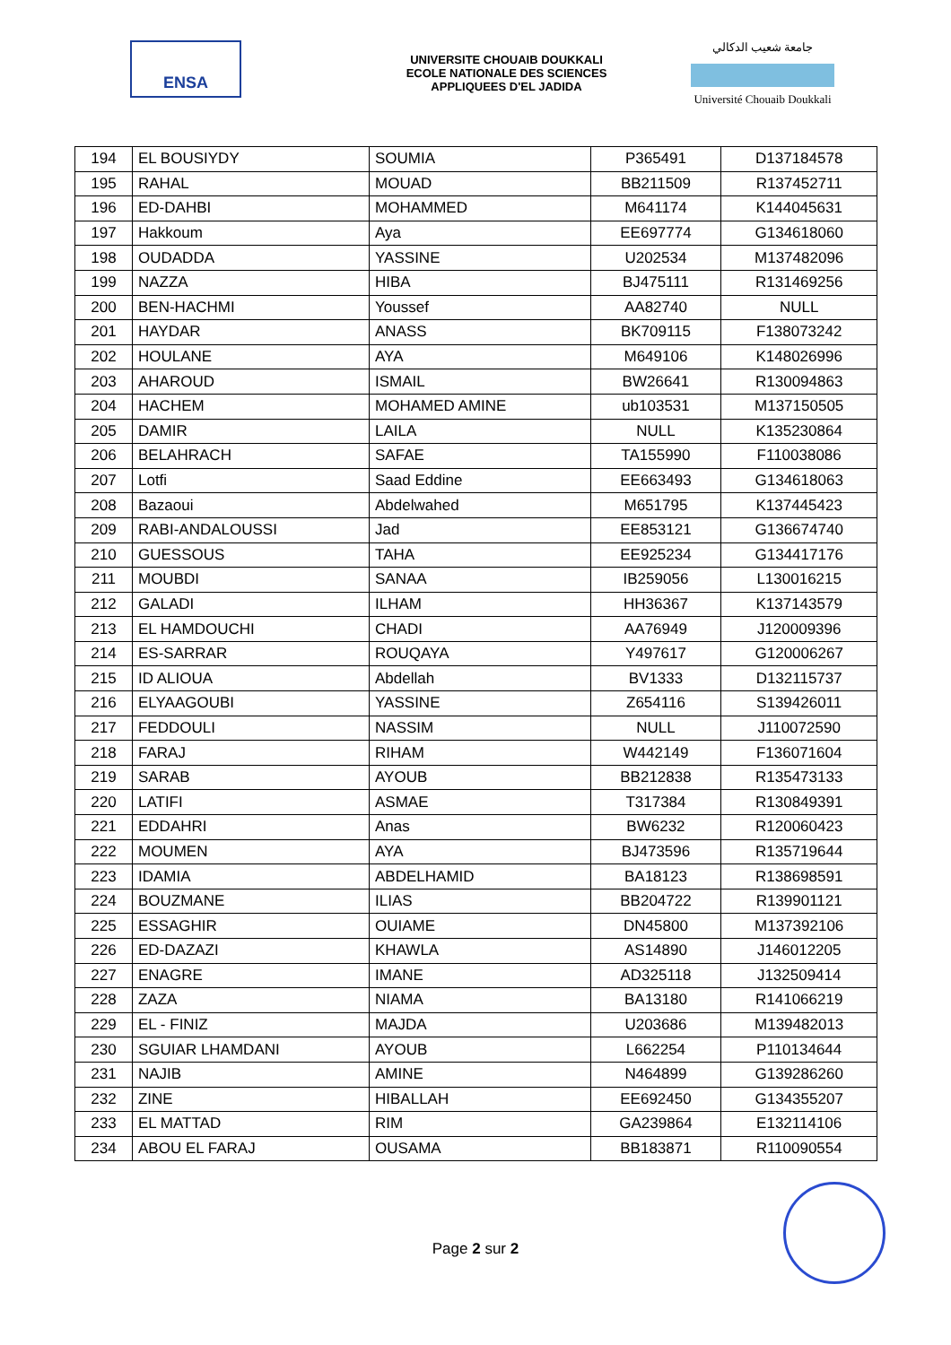ENSA
UNIVERSITE CHOUAIB DOUKKALI
ECOLE NATIONALE DES SCIENCES
APPLIQUEES D'EL JADIDA
جامعة شعيب الدكالي
Université Chouaib Doukkali
| 194 | EL BOUSIYDY | SOUMIA | P365491 | D137184578 |
| 195 | RAHAL | MOUAD | BB211509 | R137452711 |
| 196 | ED-DAHBI | MOHAMMED | M641174 | K144045631 |
| 197 | Hakkoum | Aya | EE697774 | G134618060 |
| 198 | OUDADDA | YASSINE | U202534 | M137482096 |
| 199 | NAZZA | HIBA | BJ475111 | R131469256 |
| 200 | BEN-HACHMI | Youssef | AA82740 | NULL |
| 201 | HAYDAR | ANASS | BK709115 | F138073242 |
| 202 | HOULANE | AYA | M649106 | K148026996 |
| 203 | AHAROUD | ISMAIL | BW26641 | R130094863 |
| 204 | HACHEM | MOHAMED AMINE | ub103531 | M137150505 |
| 205 | DAMIR | LAILA | NULL | K135230864 |
| 206 | BELAHRACH | SAFAE | TA155990 | F110038086 |
| 207 | Lotfi | Saad Eddine | EE663493 | G134618063 |
| 208 | Bazaoui | Abdelwahed | M651795 | K137445423 |
| 209 | RABI-ANDALOUSSI | Jad | EE853121 | G136674740 |
| 210 | GUESSOUS | TAHA | EE925234 | G134417176 |
| 211 | MOUBDI | SANAA | IB259056 | L130016215 |
| 212 | GALADI | ILHAM | HH36367 | K137143579 |
| 213 | EL HAMDOUCHI | CHADI | AA76949 | J120009396 |
| 214 | ES-SARRAR | ROUQAYA | Y497617 | G120006267 |
| 215 | ID ALIOUA | Abdellah | BV1333 | D132115737 |
| 216 | ELYAAGOUBI | YASSINE | Z654116 | S139426011 |
| 217 | FEDDOULI | NASSIM | NULL | J110072590 |
| 218 | FARAJ | RIHAM | W442149 | F136071604 |
| 219 | SARAB | AYOUB | BB212838 | R135473133 |
| 220 | LATIFI | ASMAE | T317384 | R130849391 |
| 221 | EDDAHRI | Anas | BW6232 | R120060423 |
| 222 | MOUMEN | AYA | BJ473596 | R135719644 |
| 223 | IDAMIA | ABDELHAMID | BA18123 | R138698591 |
| 224 | BOUZMANE | ILIAS | BB204722 | R139901121 |
| 225 | ESSAGHIR | OUIAME | DN45800 | M137392106 |
| 226 | ED-DAZAZI | KHAWLA | AS14890 | J146012205 |
| 227 | ENAGRE | IMANE | AD325118 | J132509414 |
| 228 | ZAZA | NIAMA | BA13180 | R141066219 |
| 229 | EL - FINIZ | MAJDA | U203686 | M139482013 |
| 230 | SGUIAR LHAMDANI | AYOUB | L662254 | P110134644 |
| 231 | NAJIB | AMINE | N464899 | G139286260 |
| 232 | ZINE | HIBALLAH | EE692450 | G134355207 |
| 233 | EL MATTAD | RIM | GA239864 | E132114106 |
| 234 | ABOU EL FARAJ | OUSAMA | BB183871 | R110090554 |
Page 2 sur 2